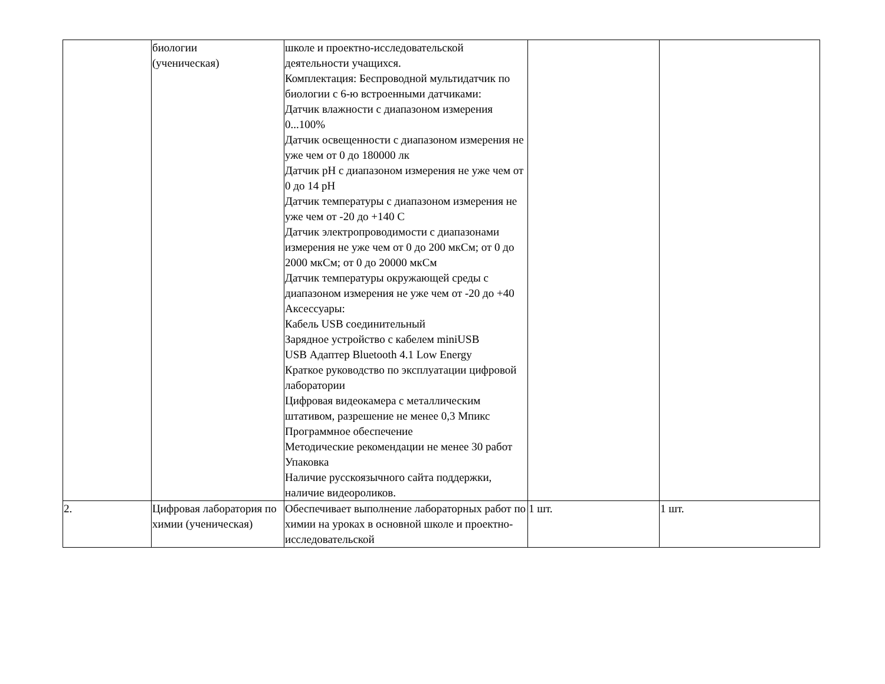| | биологии (ученическая) | школе и проектно-исследовательской деятельности учащихся. Комплектация: Беспроводной мультидатчик по биологии с 6-ю встроенными датчиками: Датчик влажности с диапазоном измерения 0...100% Датчик освещенности с диапазоном измерения не уже чем от 0 до 180000 лк Датчик pH с диапазоном измерения не уже чем от 0 до 14 pH Датчик температуры с диапазоном измерения не уже чем от -20 до +140 C Датчик электропроводимости с диапазонами измерения не уже чем от 0 до 200 мкСм; от 0 до 2000 мкСм; от 0 до 20000 мкСм Датчик температуры окружающей среды с диапазоном измерения не уже чем от -20 до +40 Аксессуары: Кабель USB соединительный Зарядное устройство с кабелем miniUSB USB Адаптер Bluetooth 4.1 Low Energy Краткое руководство по эксплуатации цифровой лаборатории Цифровая видеокамера с металлическим штативом, разрешение не менее 0,3 Мпикс Программное обеспечение Методические рекомендации не менее 30 работ Упаковка Наличие русскоязычного сайта поддержки, наличие видеороликов. | | |
| 2. | Цифровая лаборатория по химии (ученическая) | Обеспечивает выполнение лабораторных работ по химии на уроках в основной школе и проектно-исследовательской | 1 шт. | 1 шт. |